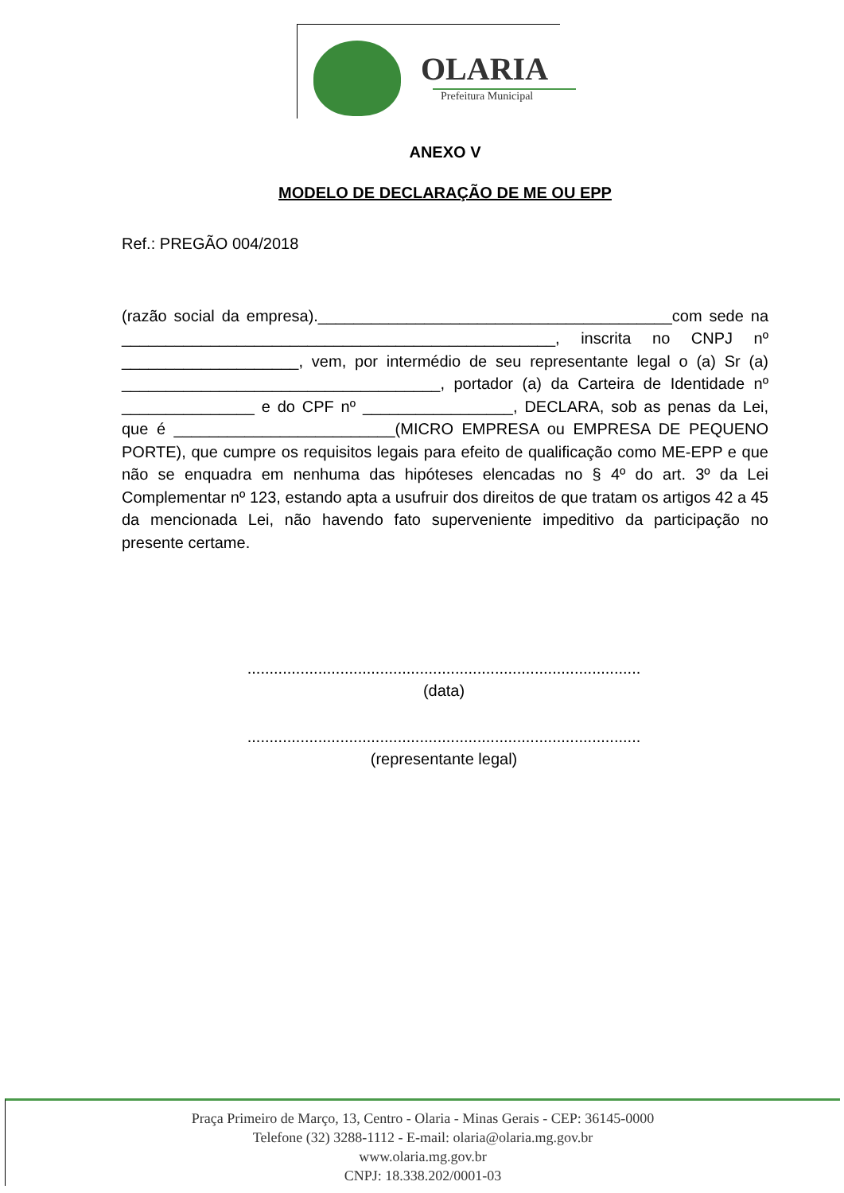OLARIA
Prefeitura Municipal
ANEXO V
MODELO DE DECLARAÇÃO DE ME OU EPP
Ref.: PREGÃO 004/2018
(razão social da empresa).________________________________________com sede na _________________________________________________, inscrita no CNPJ nº ____________________, vem, por intermédio de seu representante legal o (a) Sr (a) ____________________________________, portador (a) da Carteira de Identidade nº _______________ e do CPF nº _________________, DECLARA, sob as penas da Lei, que é _________________________(MICRO EMPRESA ou EMPRESA DE PEQUENO PORTE), que cumpre os requisitos legais para efeito de qualificação como ME-EPP e que não se enquadra em nenhuma das hipóteses elencadas no § 4º do art. 3º da Lei Complementar nº 123, estando apta a usufruir dos direitos de que tratam os artigos 42 a 45 da mencionada Lei, não havendo fato superveniente impeditivo da participação no presente certame.
.........................................................................................
(data)
.........................................................................................
(representante legal)
Praça Primeiro de Março, 13, Centro - Olaria - Minas Gerais - CEP: 36145-0000
Telefone (32) 3288-1112 - E-mail: olaria@olaria.mg.gov.br
www.olaria.mg.gov.br
CNPJ: 18.338.202/0001-03